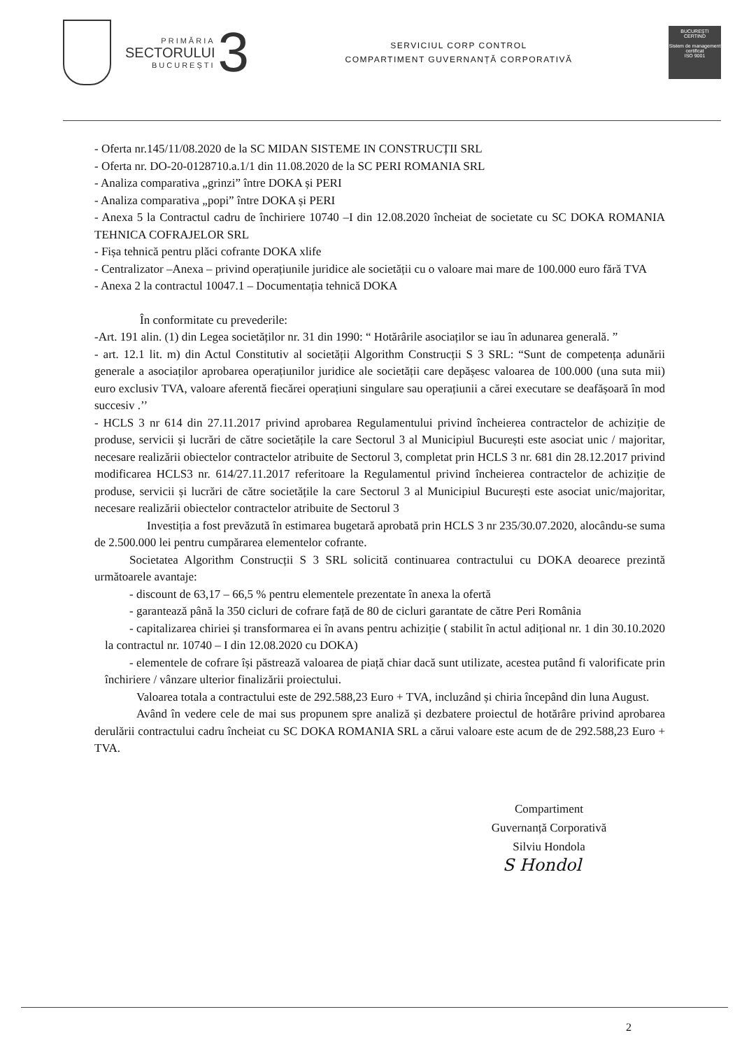PRIMĂRIA
SECTORULUI
BUCUREȘTI
3
SERVICIUL CORP CONTROL
COMPARTIMENT GUVERNANȚĂ CORPORATIVĂ
BUCUREȘTI
CERTIND
Sistem de management certificat
ISO 9001
- Oferta nr.145/11/08.2020 de la SC MIDAN SISTEME IN CONSTRUCȚII SRL
- Oferta nr. DO-20-0128710.a.1/1 din 11.08.2020 de la SC PERI ROMANIA SRL
- Analiza comparativa „grinzi” între DOKA și PERI
- Analiza comparativa „popi” între DOKA și PERI
- Anexa 5 la Contractul cadru de închiriere 10740 –I din 12.08.2020 încheiat de societate cu SC DOKA ROMANIA TEHNICA COFRAJELOR SRL
- Fișa tehnică pentru plăci cofrante DOKA xlife
- Centralizator –Anexa – privind operațiunile juridice ale societății cu o valoare mai mare de 100.000 euro fără TVA
- Anexa 2 la contractul 10047.1 – Documentația tehnică DOKA
În conformitate cu prevederile:
-Art. 191 alin. (1) din Legea societăților nr. 31 din 1990: “ Hotărârile asociaților se iau în adunarea generală. ”
- art. 12.1 lit. m) din Actul Constitutiv al societății Algorithm Construcții S 3 SRL: “Sunt de competența adunării generale a asociaților aprobarea operațiunilor juridice ale societății care depășesc valoarea de 100.000 (una suta mii) euro exclusiv TVA, valoare aferentă fiecărei operațiuni singulare sau operațiunii a cărei executare se deafășoară în mod succesiv .’’
- HCLS 3 nr 614 din 27.11.2017 privind aprobarea Regulamentului privind încheierea contractelor de achiziție de produse, servicii și lucrări de către societățile la care Sectorul 3 al Municipiul București este asociat unic / majoritar, necesare realizării obiectelor contractelor atribuite de Sectorul 3, completat prin HCLS 3 nr. 681 din 28.12.2017 privind modificarea HCLS3 nr. 614/27.11.2017 referitoare la Regulamentul privind încheierea contractelor de achiziție de produse, servicii și lucrări de către societățile la care Sectorul 3 al Municipiul București este asociat unic/majoritar, necesare realizării obiectelor contractelor atribuite de Sectorul 3
Investiția a fost prevăzută în estimarea bugetară aprobată prin HCLS 3 nr 235/30.07.2020, alocându-se suma de 2.500.000 lei pentru cumpărarea elementelor cofrante.
Societatea Algorithm Construcții S 3 SRL solicită continuarea contractului cu DOKA deoarece prezintă următoarele avantaje:
- discount de 63,17 – 66,5 % pentru elementele prezentate în anexa la ofertă
- garantează până la 350 cicluri de cofrare față de 80 de cicluri garantate de către Peri România
- capitalizarea chiriei și transformarea ei în avans pentru achiziție ( stabilit în actul adițional nr. 1 din 30.10.2020 la contractul nr. 10740 – I din 12.08.2020 cu DOKA)
- elementele de cofrare își păstrează valoarea de piață chiar dacă sunt utilizate, acestea putând fi valorificate prin închiriere / vânzare ulterior finalizării proiectului.
Valoarea totala a contractului este de 292.588,23 Euro + TVA, incluzând și chiria începând din luna August.
Având în vedere cele de mai sus propunem spre analiză și dezbatere proiectul de hotărâre privind aprobarea derulării contractului cadru încheiat cu SC DOKA ROMANIA SRL a cărui valoare este acum de de 292.588,23 Euro + TVA.
Compartiment
Guvernanță Corporativă
Silviu Hondola
S Hondol
2